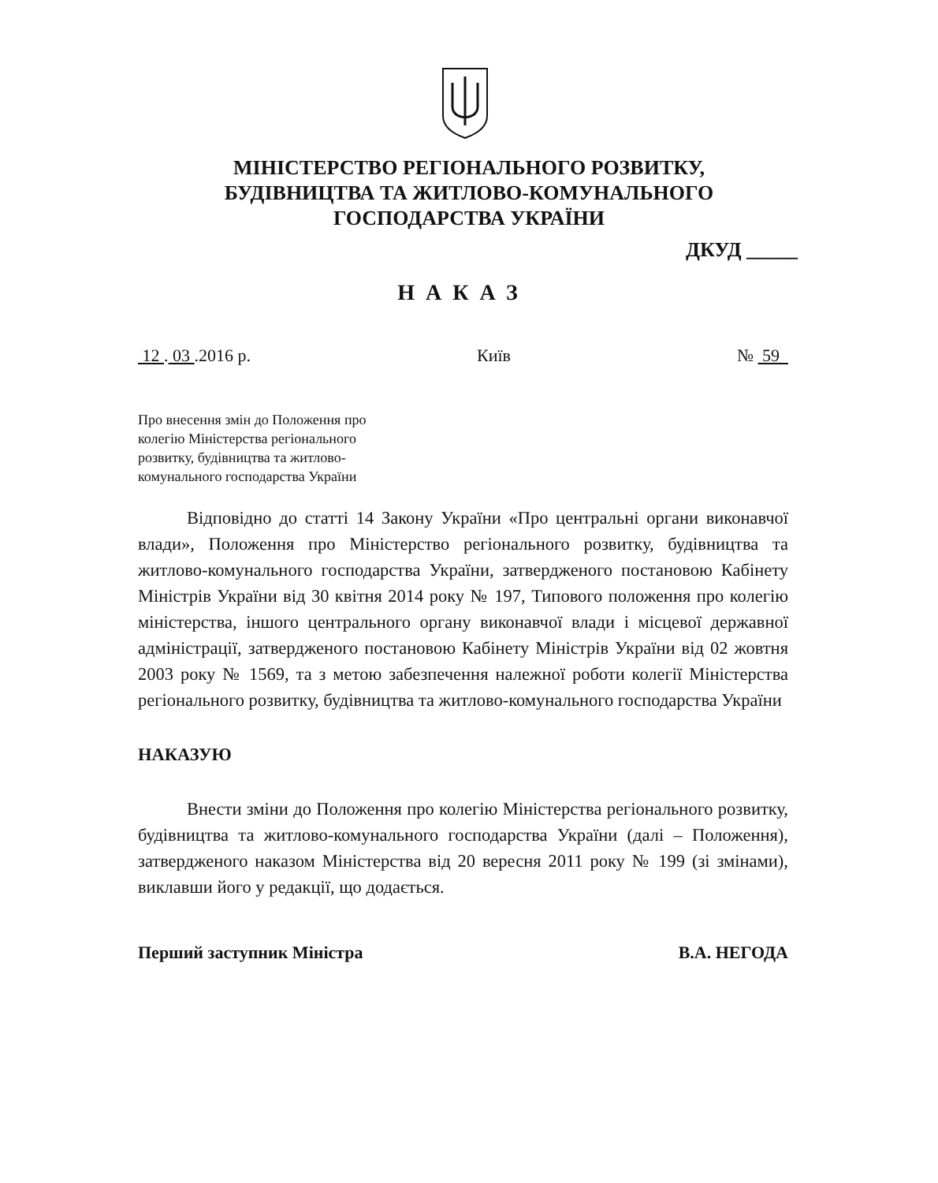МІНІСТЕРСТВО РЕГІОНАЛЬНОГО РОЗВИТКУ,
БУДІВНИЦТВА ТА ЖИТЛОВО-КОМУНАЛЬНОГО
ГОСПОДАРСТВА УКРАЇНИ
ДКУД _____
НАКАЗ
12 . 03 .2016 р. Київ № 59
Про внесення змін до Положення про
колегію Міністерства регіонального
розвитку, будівництва та житлово-
комунального господарства України
Відповідно до статті 14 Закону України «Про центральні органи виконавчої влади», Положення про Міністерство регіонального розвитку, будівництва та житлово-комунального господарства України, затвердженого постановою Кабінету Міністрів України від 30 квітня 2014 року № 197, Типового положення про колегію міністерства, іншого центрального органу виконавчої влади і місцевої державної адміністрації, затвердженого постановою Кабінету Міністрів України від 02 жовтня 2003 року № 1569, та з метою забезпечення належної роботи колегії Міністерства регіонального розвитку, будівництва та житлово-комунального господарства України
НАКАЗУЮ
Внести зміни до Положення про колегію Міністерства регіонального розвитку, будівництва та житлово-комунального господарства України (далі – Положення), затвердженого наказом Міністерства від 20 вересня 2011 року № 199 (зі змінами), виклавши його у редакції, що додається.
Перший заступник Міністра В.А. НЕГОДА